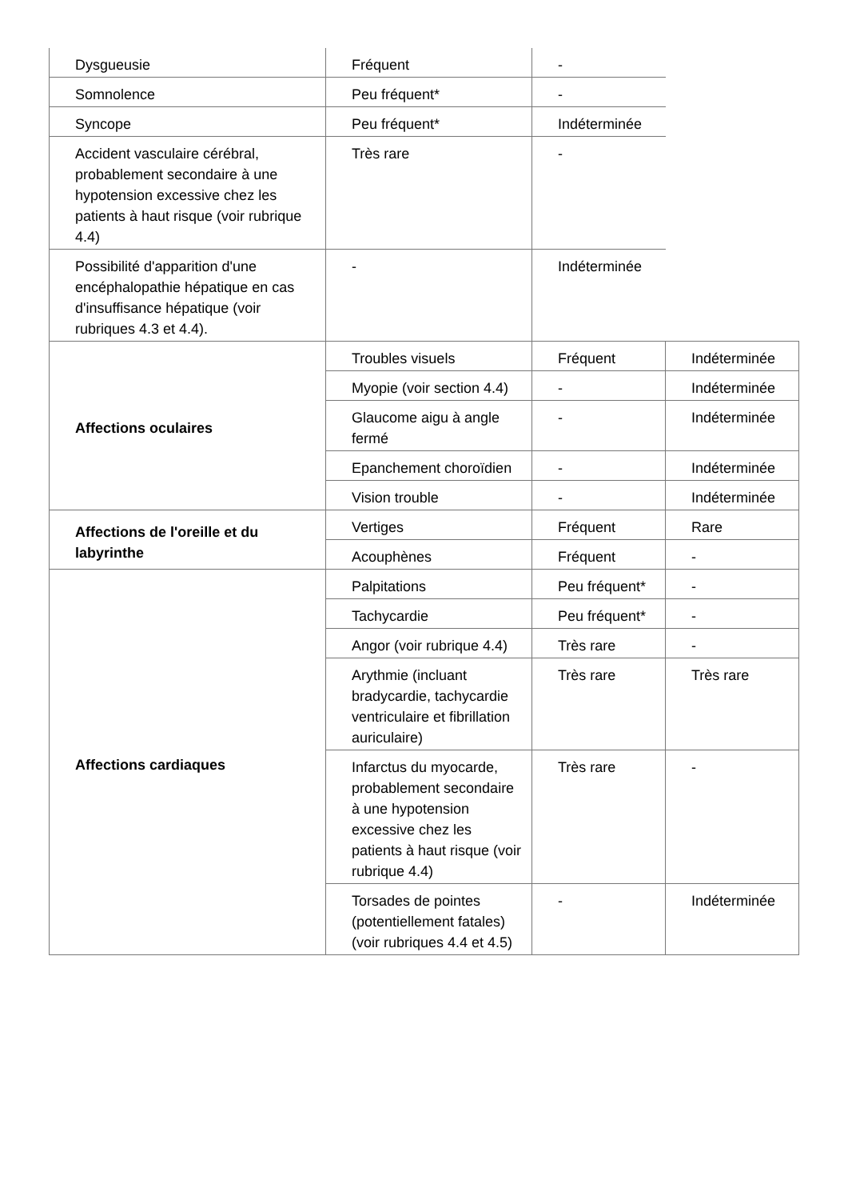| Dysgueusie | Fréquent | - | |
| Somnolence | Peu fréquent* | - | |
| Syncope | Peu fréquent* | Indéterminée | |
| Accident vasculaire cérébral, probablement secondaire à une hypotension excessive chez les patients à haut risque (voir rubrique 4.4) | Très rare | - | |
| Possibilité d'apparition d'une encéphalopathie hépatique en cas d'insuffisance hépatique (voir rubriques 4.3 et 4.4). | - | Indéterminée | |
| Affections oculaires | Troubles visuels | Fréquent | Indéterminée |
| | Myopie (voir section 4.4) | - | Indéterminée |
| | Glaucome aigu à angle fermé | - | Indéterminée |
| | Epanchement choroïdien | - | Indéterminée |
| | Vision trouble | - | Indéterminée |
| Affections de l'oreille et du labyrinthe | Vertiges | Fréquent | Rare |
| | Acouphènes | Fréquent | - |
| Affections cardiaques | Palpitations | Peu fréquent* | - |
| | Tachycardie | Peu fréquent* | - |
| | Angor (voir rubrique 4.4) | Très rare | - |
| | Arythmie (incluant bradycardie, tachycardie ventriculaire et fibrillation auriculaire) | Très rare | Très rare |
| | Infarctus du myocarde, probablement secondaire à une hypotension excessive chez les patients à haut risque (voir rubrique 4.4) | Très rare | - |
| | Torsades de pointes (potentiellement fatales) (voir rubriques 4.4 et 4.5) | - | Indéterminée |